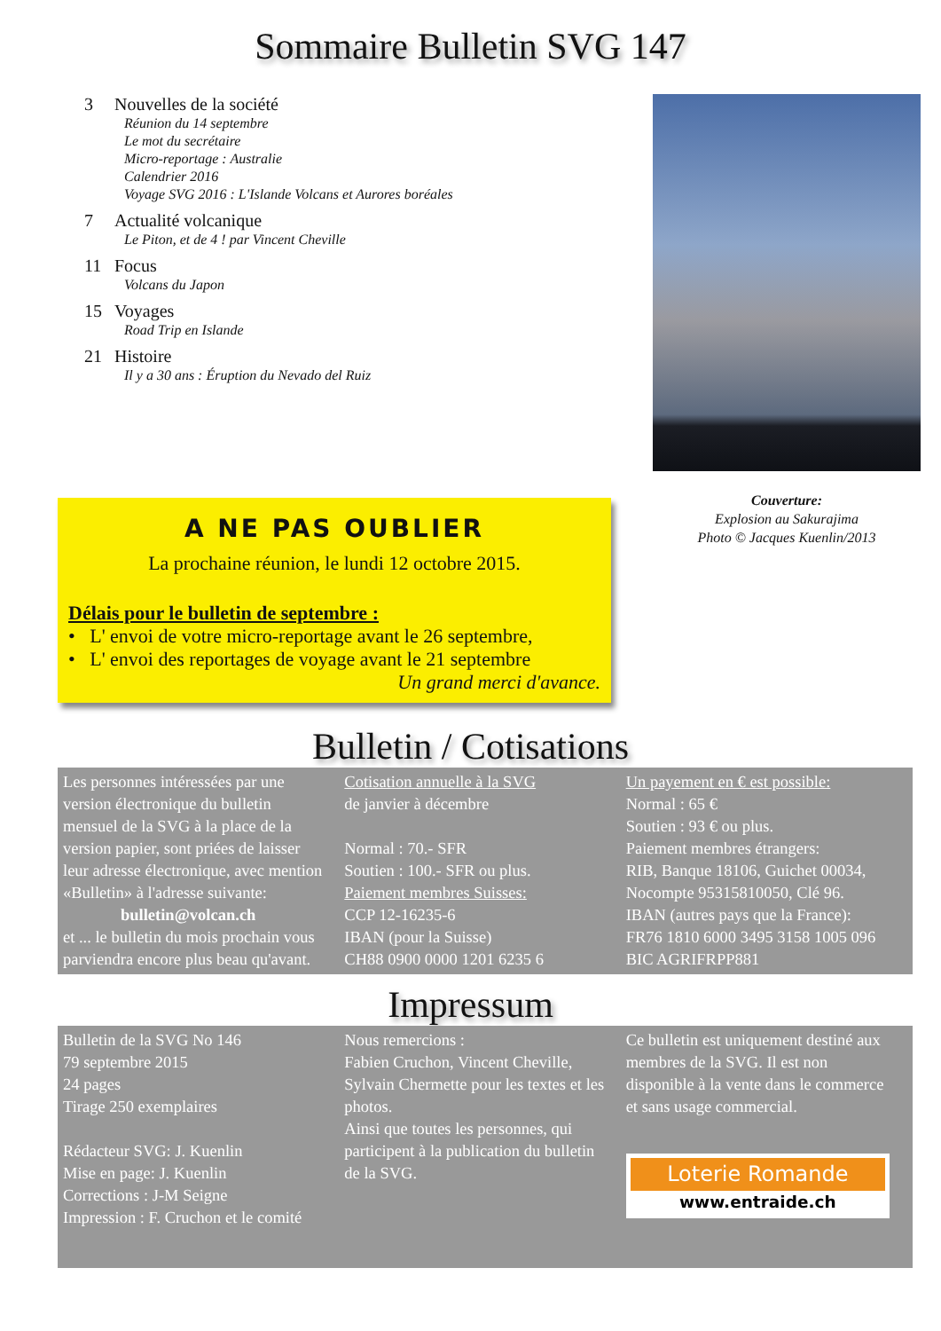Sommaire Bulletin SVG 147
3 Nouvelles de la société
Réunion du 14 septembre
Le mot du secrétaire
Micro-reportage : Australie
Calendrier 2016
Voyage SVG 2016 : L'Islande Volcans et Aurores boréales
7 Actualité volcanique
Le Piton, et de 4 ! par Vincent Cheville
11 Focus
Volcans du Japon
15 Voyages
Road Trip en Islande
21 Histoire
Il y a 30 ans : Éruption du Nevado del Ruiz
Couverture:
Explosion au Sakurajima
Photo © Jacques Kuenlin/2013
A NE PAS OUBLIER
La prochaine réunion, le lundi 12 octobre 2015.
Délais pour le bulletin de septembre :
• L' envoi de votre micro-reportage avant le 26 septembre,
• L' envoi des reportages de voyage avant le 21 septembre
Un grand merci d'avance.
Bulletin / Cotisations
Les personnes intéressées par une version électronique du bulletin mensuel de la SVG à la place de la version papier, sont priées de laisser leur adresse électronique, avec mention «Bulletin» à l'adresse suivante:
bulletin@volcan.ch
et ... le bulletin du mois prochain vous parviendra encore plus beau qu'avant.
Cotisation annuelle à la SVG
de janvier à décembre
Normal : 70.- SFR
Soutien : 100.- SFR ou plus.
Paiement membres Suisses:
CCP 12-16235-6
IBAN (pour la Suisse)
CH88 0900 0000 1201 6235 6
Un payement en € est possible:
Normal : 65 €
Soutien : 93 € ou plus.
Paiement membres étrangers:
RIB, Banque 18106, Guichet 00034, Nocompte 95315810050, Clé 96.
IBAN (autres pays que la France):
FR76 1810 6000 3495 3158 1005 096
BIC AGRIFRPP881
Impressum
Bulletin de la SVG No 146
79 septembre 2015
24 pages
Tirage 250 exemplaires
Rédacteur SVG: J. Kuenlin
Mise en page: J. Kuenlin
Corrections : J-M Seigne
Impression : F. Cruchon et le comité
Nous remercions :
Fabien Cruchon, Vincent Cheville, Sylvain Chermette pour les textes et les photos.
Ainsi que toutes les personnes, qui participent à la publication du bulletin de la SVG.
Ce bulletin est uniquement destiné aux membres de la SVG. Il est non disponible à la vente dans le commerce et sans usage commercial.
Loterie Romande
www.entraide.ch